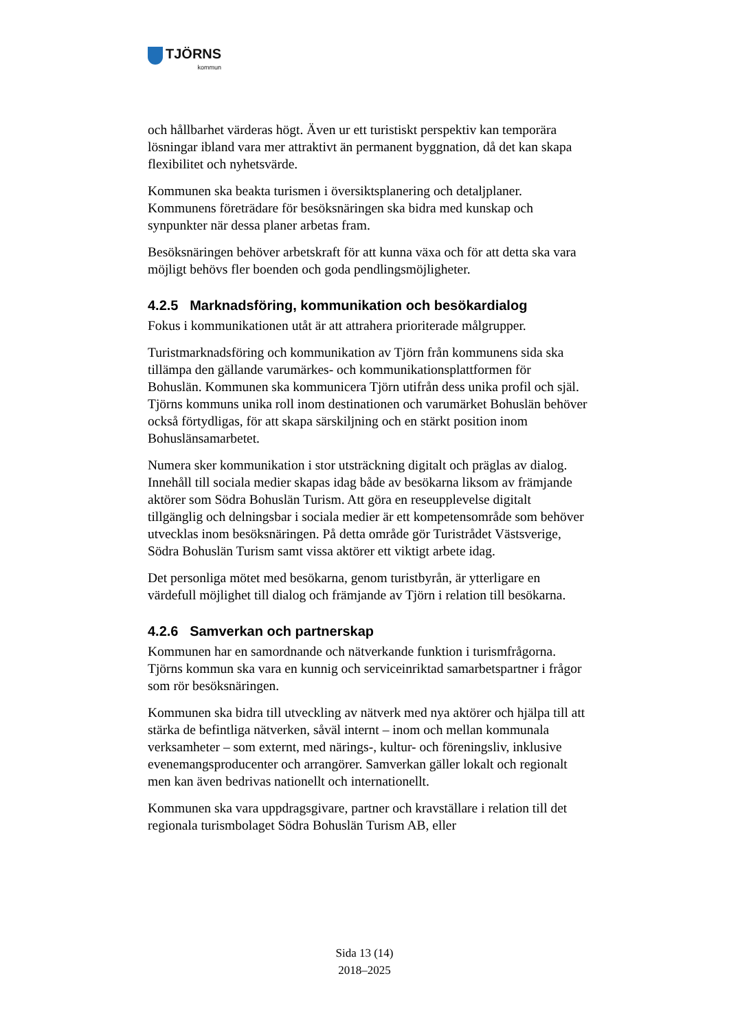TJÖRNS
kommun
och hållbarhet värderas högt. Även ur ett turistiskt perspektiv kan temporära lösningar ibland vara mer attraktivt än permanent byggnation, då det kan skapa flexibilitet och nyhetsvärde.
Kommunen ska beakta turismen i översiktsplanering och detaljplaner. Kommunens företrädare för besöksnäringen ska bidra med kunskap och synpunkter när dessa planer arbetas fram.
Besöksnäringen behöver arbetskraft för att kunna växa och för att detta ska vara möjligt behövs fler boenden och goda pendlingsmöjligheter.
4.2.5 Marknadsföring, kommunikation och besökardialog
Fokus i kommunikationen utåt är att attrahera prioriterade målgrupper.
Turistmarknadsföring och kommunikation av Tjörn från kommunens sida ska tillämpa den gällande varumärkes- och kommunikationsplattformen för Bohuslän. Kommunen ska kommunicera Tjörn utifrån dess unika profil och själ. Tjörns kommuns unika roll inom destinationen och varumärket Bohuslän behöver också förtydligas, för att skapa särskiljning och en stärkt position inom Bohuslänsamarbetet.
Numera sker kommunikation i stor utsträckning digitalt och präglas av dialog. Innehåll till sociala medier skapas idag både av besökarna liksom av främjande aktörer som Södra Bohuslän Turism. Att göra en reseupplevelse digitalt tillgänglig och delningsbar i sociala medier är ett kompetensområde som behöver utvecklas inom besöksnäringen. På detta område gör Turistrådet Västsverige, Södra Bohuslän Turism samt vissa aktörer ett viktigt arbete idag.
Det personliga mötet med besökarna, genom turistbyrån, är ytterligare en värdefull möjlighet till dialog och främjande av Tjörn i relation till besökarna.
4.2.6 Samverkan och partnerskap
Kommunen har en samordnande och nätverkande funktion i turismfrågorna. Tjörns kommun ska vara en kunnig och serviceinriktad samarbetspartner i frågor som rör besöksnäringen.
Kommunen ska bidra till utveckling av nätverk med nya aktörer och hjälpa till att stärka de befintliga nätverken, såväl internt – inom och mellan kommunala verksamheter – som externt, med närings-, kultur- och föreningsliv, inklusive evenemangsproducenter och arrangörer. Samverkan gäller lokalt och regionalt men kan även bedrivas nationellt och internationellt.
Kommunen ska vara uppdragsgivare, partner och kravställare i relation till det regionala turismbolaget Södra Bohuslän Turism AB, eller
Sida 13 (14)
2018–2025